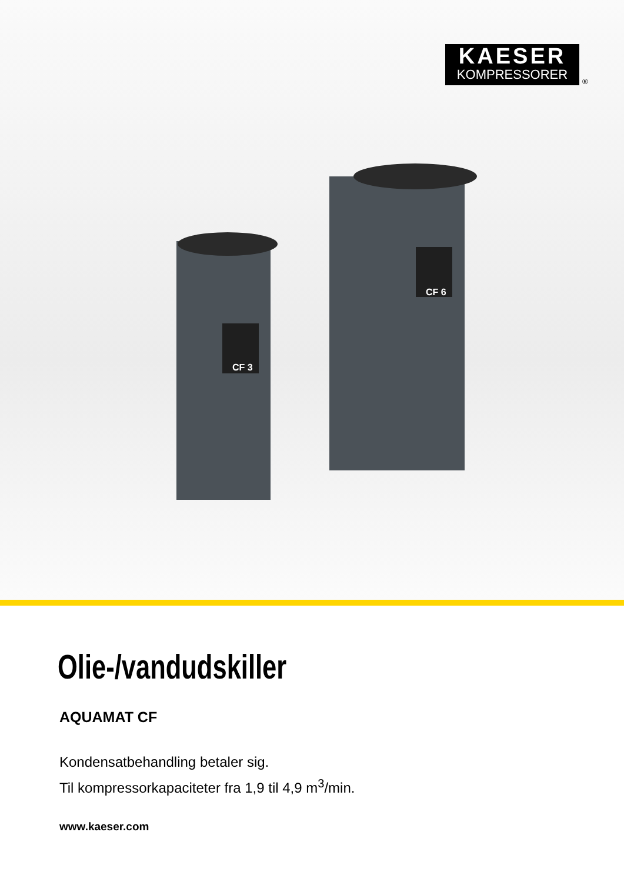KAESER
KOMPRESSORER
®
CF 3
CF 6
Olie-/vandudskiller
AQUAMAT CF
Kondensatbehandling betaler sig.
Til kompressorkapaciteter fra 1,9 til 4,9 m<sup>3</sup>/min.
www.kaeser.com